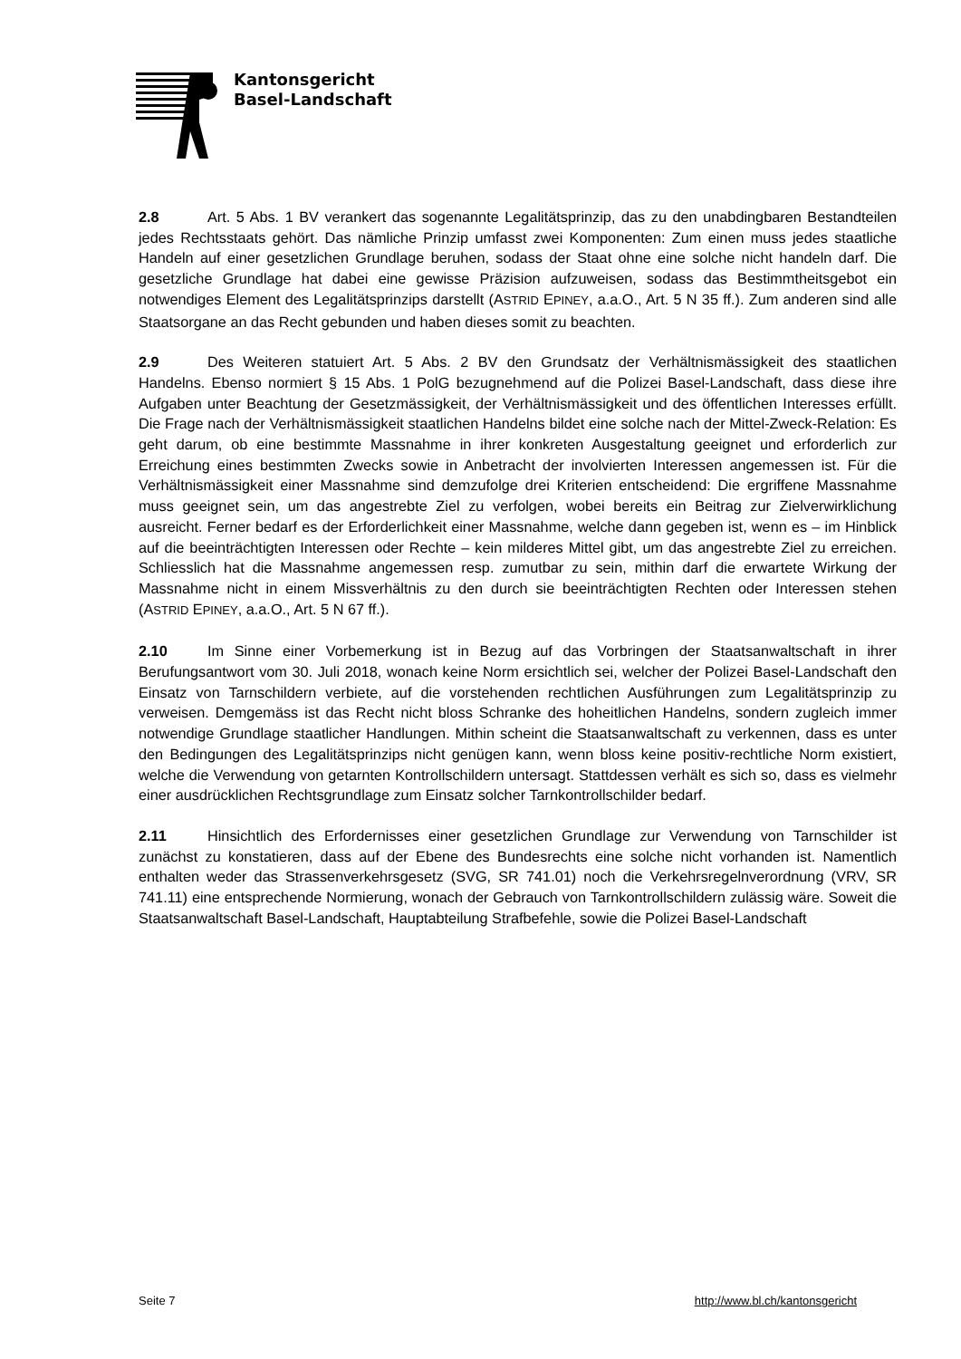Kantonsgericht
Basel-Landschaft
2.8 Art. 5 Abs. 1 BV verankert das sogenannte Legalitätsprinzip, das zu den unabdingbaren Bestandteilen jedes Rechtsstaats gehört. Das nämliche Prinzip umfasst zwei Komponenten: Zum einen muss jedes staatliche Handeln auf einer gesetzlichen Grundlage beruhen, sodass der Staat ohne eine solche nicht handeln darf. Die gesetzliche Grundlage hat dabei eine gewisse Präzision aufzuweisen, sodass das Bestimmtheitsgebot ein notwendiges Element des Legalitätsprinzips darstellt (ASTRID EPINEY, a.a.O., Art. 5 N 35 ff.). Zum anderen sind alle Staatsorgane an das Recht gebunden und haben dieses somit zu beachten.
2.9 Des Weiteren statuiert Art. 5 Abs. 2 BV den Grundsatz der Verhältnismässigkeit des staatlichen Handelns. Ebenso normiert § 15 Abs. 1 PolG bezugnehmend auf die Polizei Basel-Landschaft, dass diese ihre Aufgaben unter Beachtung der Gesetzmässigkeit, der Verhältnismässigkeit und des öffentlichen Interesses erfüllt. Die Frage nach der Verhältnismässigkeit staatlichen Handelns bildet eine solche nach der Mittel-Zweck-Relation: Es geht darum, ob eine bestimmte Massnahme in ihrer konkreten Ausgestaltung geeignet und erforderlich zur Erreichung eines bestimmten Zwecks sowie in Anbetracht der involvierten Interessen angemessen ist. Für die Verhältnismässigkeit einer Massnahme sind demzufolge drei Kriterien entscheidend: Die ergriffene Massnahme muss geeignet sein, um das angestrebte Ziel zu verfolgen, wobei bereits ein Beitrag zur Zielverwirklichung ausreicht. Ferner bedarf es der Erforderlichkeit einer Massnahme, welche dann gegeben ist, wenn es – im Hinblick auf die beeinträchtigten Interessen oder Rechte – kein milderes Mittel gibt, um das angestrebte Ziel zu erreichen. Schliesslich hat die Massnahme angemessen resp. zumutbar zu sein, mithin darf die erwartete Wirkung der Massnahme nicht in einem Missverhältnis zu den durch sie beeinträchtigten Rechten oder Interessen stehen (ASTRID EPINEY, a.a.O., Art. 5 N 67 ff.).
2.10 Im Sinne einer Vorbemerkung ist in Bezug auf das Vorbringen der Staatsanwaltschaft in ihrer Berufungsantwort vom 30. Juli 2018, wonach keine Norm ersichtlich sei, welcher der Polizei Basel-Landschaft den Einsatz von Tarnschildern verbiete, auf die vorstehenden rechtlichen Ausführungen zum Legalitätsprinzip zu verweisen. Demgemäss ist das Recht nicht bloss Schranke des hoheitlichen Handelns, sondern zugleich immer notwendige Grundlage staatlicher Handlungen. Mithin scheint die Staatsanwaltschaft zu verkennen, dass es unter den Bedingungen des Legalitätsprinzips nicht genügen kann, wenn bloss keine positiv-rechtliche Norm existiert, welche die Verwendung von getarnten Kontrollschildern untersagt. Stattdessen verhält es sich so, dass es vielmehr einer ausdrücklichen Rechtsgrundlage zum Einsatz solcher Tarnkontrollschilder bedarf.
2.11 Hinsichtlich des Erfordernisses einer gesetzlichen Grundlage zur Verwendung von Tarnschilder ist zunächst zu konstatieren, dass auf der Ebene des Bundesrechts eine solche nicht vorhanden ist. Namentlich enthalten weder das Strassenverkehrsgesetz (SVG, SR 741.01) noch die Verkehrsregelnverordnung (VRV, SR 741.11) eine entsprechende Normierung, wonach der Gebrauch von Tarnkontrollschildern zulässig wäre. Soweit die Staatsanwaltschaft Basel-Landschaft, Hauptabteilung Strafbefehle, sowie die Polizei Basel-Landschaft
Seite 7 http://www.bl.ch/kantonsgericht